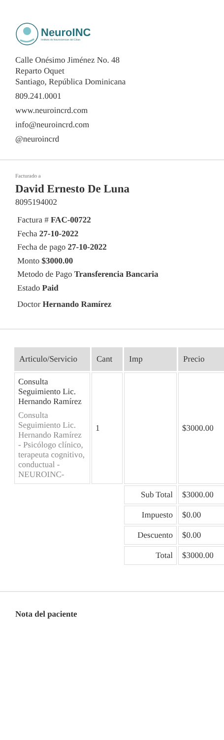NeuroINC
Instituto de Neurociencias del Cibao
Calle Onésimo Jiménez No. 48
Reparto Oquet
Santiago, República Dominicana
809.241.0001
www.neuroincrd.com
info@neuroincrd.com
@neuroincrd
Facturado a
David Ernesto De Luna
8095194002
Factura # FAC-00722
Fecha 27-10-2022
Fecha de pago 27-10-2022
Monto $3000.00
Metodo de Pago Transferencia Bancaria
Estado Paid
Doctor Hernando Ramírez
| Articulo/Servicio | Cant | Imp | Precio |
| --- | --- | --- | --- |
| Consulta Seguimiento Lic. Hernando Ramírez Consulta Seguimiento Lic. Hernando Ramírez - Psicólogo clínico, terapeuta cognitivo, conductual - NEUROINC- | 1 | | $3000.00 |
| | | Sub Total | $3000.00 |
| | | Impuesto | $0.00 |
| | | Descuento | $0.00 |
| | | Total | $3000.00 |
Nota del paciente